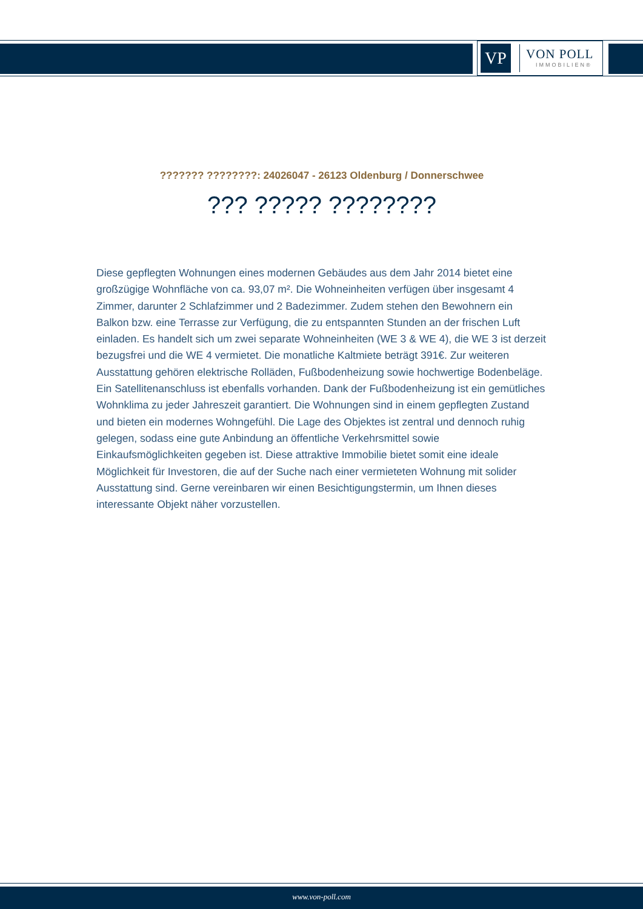VP
VON POLL
IMMOBILIEN®
??????? ????????: 24026047 - 26123 Oldenburg / Donnerschwee
??? ????? ????????
Diese gepflegten Wohnungen eines modernen Gebäudes aus dem Jahr 2014 bietet eine großzügige Wohnfläche von ca. 93,07 m². Die Wohneinheiten verfügen über insgesamt 4 Zimmer, darunter 2 Schlafzimmer und 2 Badezimmer. Zudem stehen den Bewohnern ein Balkon bzw. eine Terrasse zur Verfügung, die zu entspannten Stunden an der frischen Luft einladen. Es handelt sich um zwei separate Wohneinheiten (WE 3 & WE 4), die WE 3 ist derzeit bezugsfrei und die WE 4 vermietet. Die monatliche Kaltmiete beträgt 391€. Zur weiteren Ausstattung gehören elektrische Rolläden, Fußbodenheizung sowie hochwertige Bodenbeläge. Ein Satellitenanschluss ist ebenfalls vorhanden. Dank der Fußbodenheizung ist ein gemütliches Wohnklima zu jeder Jahreszeit garantiert. Die Wohnungen sind in einem gepflegten Zustand und bieten ein modernes Wohngefühl. Die Lage des Objektes ist zentral und dennoch ruhig gelegen, sodass eine gute Anbindung an öffentliche Verkehrsmittel sowie Einkaufsmöglichkeiten gegeben ist. Diese attraktive Immobilie bietet somit eine ideale Möglichkeit für Investoren, die auf der Suche nach einer vermieteten Wohnung mit solider Ausstattung sind. Gerne vereinbaren wir einen Besichtigungstermin, um Ihnen dieses interessante Objekt näher vorzustellen.
www.von-poll.com